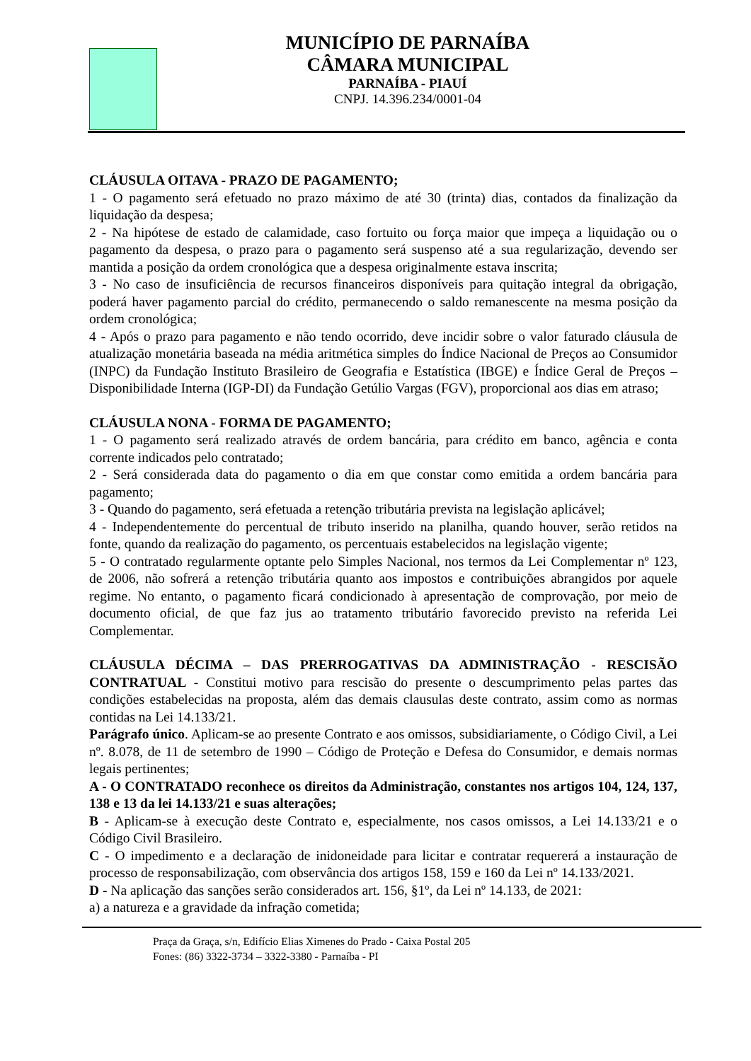MUNICÍPIO DE PARNAÍBA
CÂMARA MUNICIPAL
PARNAÍBA - PIAUÍ
CNPJ. 14.396.234/0001-04
CLÁUSULA OITAVA - PRAZO DE PAGAMENTO;
1 - O pagamento será efetuado no prazo máximo de até 30 (trinta) dias, contados da finalização da liquidação da despesa;
2 - Na hipótese de estado de calamidade, caso fortuito ou força maior que impeça a liquidação ou o pagamento da despesa, o prazo para o pagamento será suspenso até a sua regularização, devendo ser mantida a posição da ordem cronológica que a despesa originalmente estava inscrita;
3 - No caso de insuficiência de recursos financeiros disponíveis para quitação integral da obrigação, poderá haver pagamento parcial do crédito, permanecendo o saldo remanescente na mesma posição da ordem cronológica;
4 - Após o prazo para pagamento e não tendo ocorrido, deve incidir sobre o valor faturado cláusula de atualização monetária baseada na média aritmética simples do Índice Nacional de Preços ao Consumidor (INPC) da Fundação Instituto Brasileiro de Geografia e Estatística (IBGE) e Índice Geral de Preços – Disponibilidade Interna (IGP-DI) da Fundação Getúlio Vargas (FGV), proporcional aos dias em atraso;
CLÁUSULA NONA - FORMA DE PAGAMENTO;
1 - O pagamento será realizado através de ordem bancária, para crédito em banco, agência e conta corrente indicados pelo contratado;
2 - Será considerada data do pagamento o dia em que constar como emitida a ordem bancária para pagamento;
3 - Quando do pagamento, será efetuada a retenção tributária prevista na legislação aplicável;
4 - Independentemente do percentual de tributo inserido na planilha, quando houver, serão retidos na fonte, quando da realização do pagamento, os percentuais estabelecidos na legislação vigente;
5 - O contratado regularmente optante pelo Simples Nacional, nos termos da Lei Complementar nº 123, de 2006, não sofrerá a retenção tributária quanto aos impostos e contribuições abrangidos por aquele regime. No entanto, o pagamento ficará condicionado à apresentação de comprovação, por meio de documento oficial, de que faz jus ao tratamento tributário favorecido previsto na referida Lei Complementar.
CLÁUSULA DÉCIMA – DAS PRERROGATIVAS DA ADMINISTRAÇÃO - RESCISÃO CONTRATUAL - Constitui motivo para rescisão do presente o descumprimento pelas partes das condições estabelecidas na proposta, além das demais clausulas deste contrato, assim como as normas contidas na Lei 14.133/21.
Parágrafo único. Aplicam-se ao presente Contrato e aos omissos, subsidiariamente, o Código Civil, a Lei nº. 8.078, de 11 de setembro de 1990 – Código de Proteção e Defesa do Consumidor, e demais normas legais pertinentes;
A - O CONTRATADO reconhece os direitos da Administração, constantes nos artigos 104, 124, 137, 138 e 13 da lei 14.133/21 e suas alterações;
B - Aplicam-se à execução deste Contrato e, especialmente, nos casos omissos, a Lei 14.133/21 e o Código Civil Brasileiro.
C - O impedimento e a declaração de inidoneidade para licitar e contratar requererá a instauração de processo de responsabilização, com observância dos artigos 158, 159 e 160 da Lei nº 14.133/2021.
D - Na aplicação das sanções serão considerados art. 156, §1º, da Lei nº 14.133, de 2021:
a) a natureza e a gravidade da infração cometida;
Praça da Graça, s/n, Edifício Elias Ximenes do Prado - Caixa Postal 205
Fones: (86) 3322-3734 – 3322-3380 - Parnaíba - PI